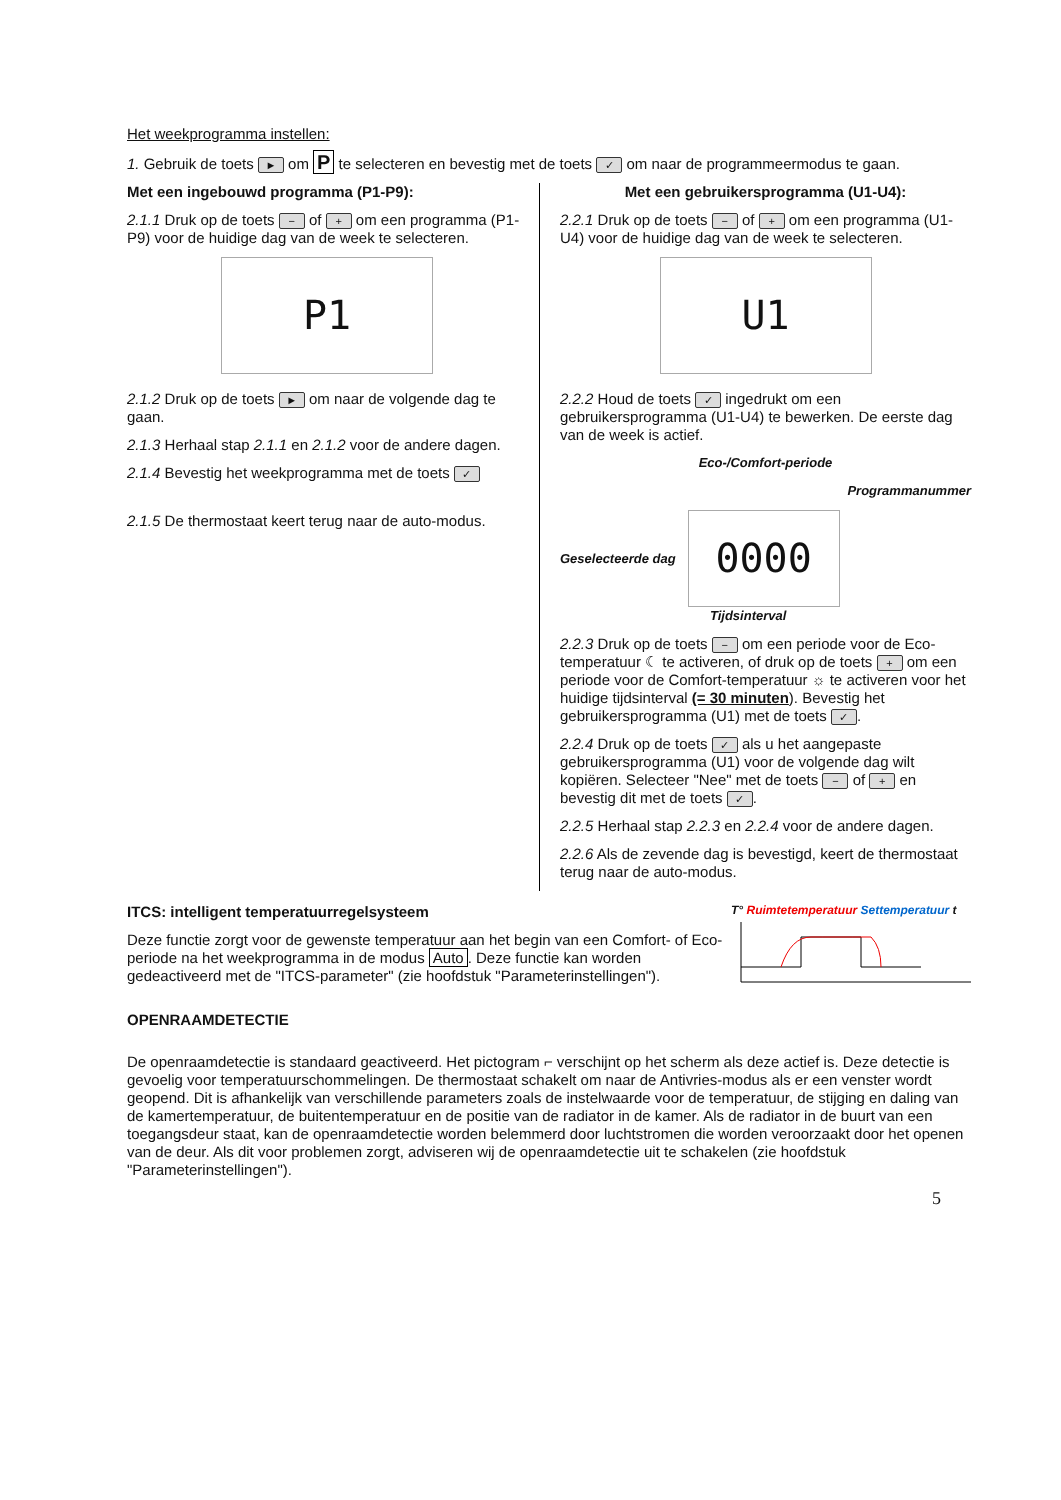Het weekprogramma instellen:
1. Gebruik de toets ► om P te selecteren en bevestig met de toets ✓ om naar de programmeermodus te gaan.
Met een ingebouwd programma (P1-P9):
2.1.1 Druk op de toets − of + om een programma (P1-P9) voor de huidige dag van de week te selecteren.
P1
2.1.2 Druk op de toets ► om naar de volgende dag te gaan.
2.1.3 Herhaal stap 2.1.1 en 2.1.2 voor de andere dagen.
2.1.4 Bevestig het weekprogramma met de toets ✓
2.1.5 De thermostaat keert terug naar de auto-modus.
Met een gebruikersprogramma (U1-U4):
2.2.1 Druk op de toets − of + om een programma (U1-U4) voor de huidige dag van de week te selecteren.
U1
2.2.2 Houd de toets ✓ ingedrukt om een gebruikersprogramma (U1-U4) te bewerken. De eerste dag van de week is actief.
Eco-/Comfort-periode
Programmanummer
Geselecteerde dag
0000
Tijdsinterval
2.2.3 Druk op de toets − om een periode voor de Eco-temperatuur ☾ te activeren, of druk op de toets + om een periode voor de Comfort-temperatuur ☼ te activeren voor het huidige tijdsinterval (= 30 minuten). Bevestig het gebruikersprogramma (U1) met de toets ✓.
2.2.4 Druk op de toets ✓ als u het aangepaste gebruikersprogramma (U1) voor de volgende dag wilt kopiëren. Selecteer "Nee" met de toets − of + en bevestig dit met de toets ✓.
2.2.5 Herhaal stap 2.2.3 en 2.2.4 voor de andere dagen.
2.2.6 Als de zevende dag is bevestigd, keert de thermostaat terug naar de auto-modus.
ITCS: intelligent temperatuurregelsysteem
Deze functie zorgt voor de gewenste temperatuur aan het begin van een Comfort- of Eco-periode na het weekprogramma in de modus Auto. Deze functie kan worden gedeactiveerd met de "ITCS-parameter" (zie hoofdstuk "Parameterinstellingen").
T° Ruimtetemperatuur Settemperatuur t
OPENRAAMDETECTIE
De openraamdetectie is standaard geactiveerd. Het pictogram ⌐ verschijnt op het scherm als deze actief is. Deze detectie is gevoelig voor temperatuurschommelingen. De thermostaat schakelt om naar de Antivries-modus als er een venster wordt geopend. Dit is afhankelijk van verschillende parameters zoals de instelwaarde voor de temperatuur, de stijging en daling van de kamertemperatuur, de buitentemperatuur en de positie van de radiator in de kamer. Als de radiator in de buurt van een toegangsdeur staat, kan de openraamdetectie worden belemmerd door luchtstromen die worden veroorzaakt door het openen van de deur. Als dit voor problemen zorgt, adviseren wij de openraamdetectie uit te schakelen (zie hoofdstuk "Parameterinstellingen").
5